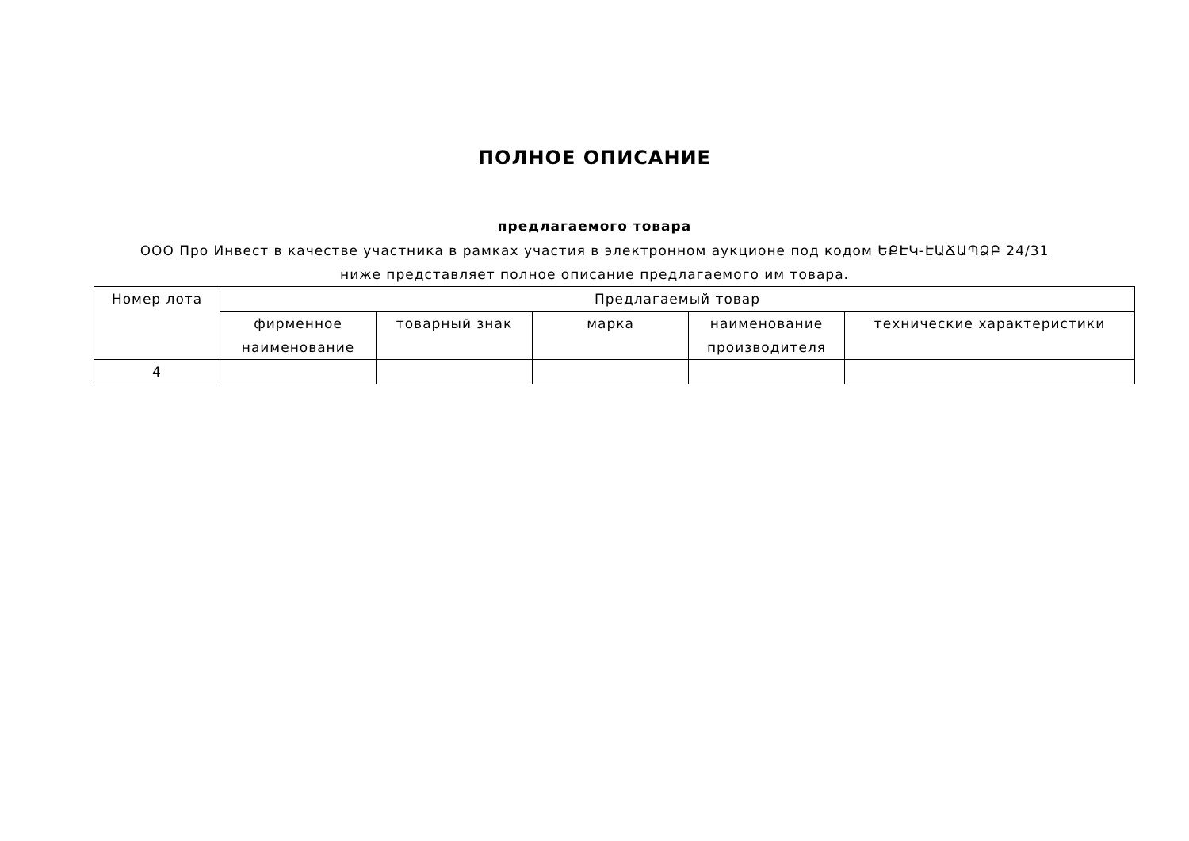ПОЛНОЕ ОПИСАНИЕ
предлагаемого товара
ООО Про Инвест в качестве участника в рамках участия в электронном аукционе под кодом ԵՔԷԿ-ԷԱՃԱՊՁԲ 24/31 ниже представляет полное описание предлагаемого им товара.
| Номер лота | Предлагаемый товар | | | | |
| --- | --- | --- | --- | --- | --- |
| | фирменное наименование | товарный знак | марка | наименование производителя | технические характеристики |
| 4 | | | | | |